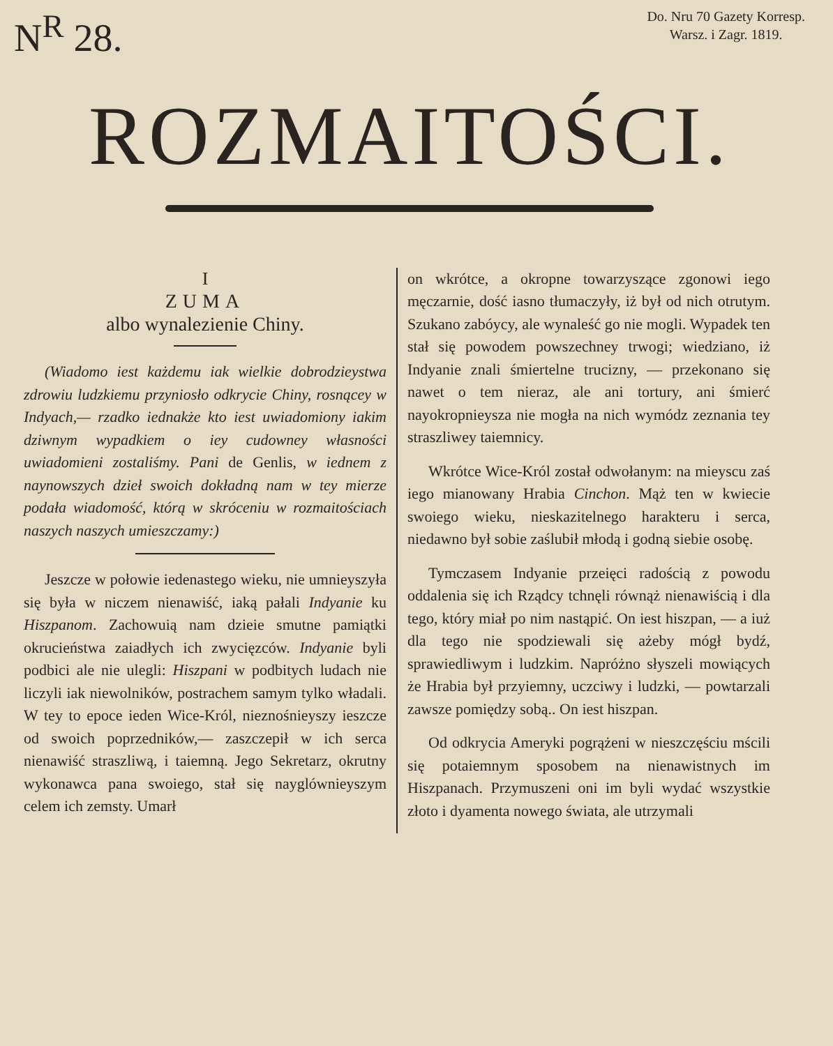N<sup>R</sup> 28.
Do. Nru 70 Gazety Korresp.
Warsz. i Zagr. 1819.
ROZMAITOŚCI.
I
ZUMA
albo wynalezienie Chiny.
(Wiadomo iest każdemu iak wielkie dobrodzieystwa zdrowiu ludzkiemu przyniosło odkrycie Chiny, rosnącey w Indyach,— rzadko iednakże kto iest uwiadomiony iakim dziwnym wypadkiem o iey cudowney własności uwiadomieni zostaliśmy. Pani de Genlis, w iednem z naynowszych dzieł swoich dokładną nam w tey mierze podała wiadomość, którą w skróceniu w rozmaitościach naszych naszych umieszczamy:)
Jeszcze w połowie iedenastego wieku, nie umnieyszyła się była w niczem nienawiść, iaką pałali Indyanie ku Hiszpanom. Zachowuią nam dzieie smutne pamiątki okrucieństwa zaiadłych ich zwycięzców. Indyanie byli podbici ale nie ulegli: Hiszpani w podbitych ludach nie liczyli iak niewolników, postrachem samym tylko władali. W tey to epoce ieden Wice-Król, nieznośnieyszy ieszcze od swoich poprzedników,— zaszczepił w ich serca nienawiść straszliwą, i taiemną. Jego Sekretarz, okrutny wykonawca pana swoiego, stał się nayglównieyszym celem ich zemsty. Umarł
on wkrótce, a okropne towarzyszące zgonowi iego męczarnie, dość iasno tłumaczyły, iż był od nich otrutym. Szukano zabóycy, ale wynaleść go nie mogli. Wypadek ten stał się powodem powszechney trwogi; wiedziano, iż Indyanie znali śmiertelne trucizny, — przekonano się nawet o tem nieraz, ale ani tortury, ani śmierć nayokropnieysza nie mogła na nich wymódz zeznania tey straszliwey taiemnicy.
Wkrótce Wice-Król został odwołanym: na mieyscu zaś iego mianowany Hrabia Cinchon. Mąż ten w kwiecie swoiego wieku, nieskazitelnego harakteru i serca, niedawno był sobie zaślubił młodą i godną siebie osobę.
Tymczasem Indyanie przeięci radością z powodu oddalenia się ich Rządcy tchnęli równąż nienawiścią i dla tego, który miał po nim nastąpić. On iest hiszpan, — a iuż dla tego nie spodziewali się ażeby mógł bydź, sprawiedliwym i ludzkim. Napróżno słyszeli mowiących że Hrabia był przyiemny, uczciwy i ludzki, — powtarzali zawsze pomiędzy sobą.. On iest hiszpan.
Od odkrycia Ameryki pogrążeni w nieszczęściu mścili się potaiemnym sposobem na nienawistnych im Hiszpanach. Przymuszeni oni im byli wydać wszystkie złoto i dyamenta nowego świata, ale utrzymali